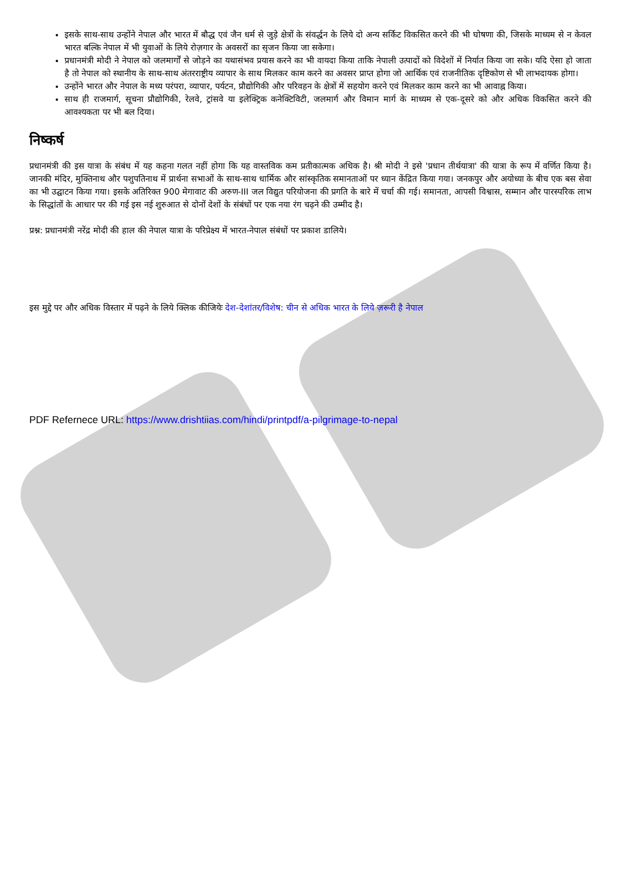इसके साथ-साथ उन्होंने नेपाल और भारत में बौद्ध एवं जैन धर्म से जुड़े क्षेत्रों के संवर्द्धन के लिये दो अन्य सर्किट विकसित करने की भी घोषणा की, जिसके माध्यम से न केवल भारत बल्कि नेपाल में भी युवाओं के लिये रोज़गार के अवसरों का सृजन किया जा सकेगा।
प्रधानमंत्री मोदी ने नेपाल को जलमार्गों से जोड़ने का यथासंभव प्रयास करने का भी वायदा किया ताकि नेपाली उत्पादों को विदेशों में निर्यात किया जा सके। यदि ऐसा हो जाता है तो नेपाल को स्थानीय के साथ-साथ अंतरराष्ट्रीय व्यापार के साथ मिलकर काम करने का अवसर प्राप्त होगा जो आर्थिक एवं राजनीतिक दृष्टिकोण से भी लाभदायक होगा।
उन्होंने भारत और नेपाल के मध्य परंपरा, व्यापार, पर्यटन, प्रौद्योगिकी और परिवहन के क्षेत्रों में सहयोग करने एवं मिलकर काम करने का भी आवाह्न किया।
साथ ही राजमार्ग, सूचना प्रौद्योगिकी, रेलवे, ट्रांसवे या इलेक्ट्रिक कनेक्टिविटी, जलमार्ग और विमान मार्ग के माध्यम से एक-दूसरे को और अधिक विकसित करने की आवश्यकता पर भी बल दिया।
निष्कर्ष
प्रधानमंत्री की इस यात्रा के संबंध में यह कहना गलत नहीं होगा कि यह वास्तविक कम प्रतीकात्मक अधिक है। श्री मोदी ने इसे 'प्रधान तीर्थयात्रा' की यात्रा के रूप में वर्णित किया है। जानकी मंदिर, मुक्तिनाथ और पशुपतिनाथ में प्रार्थना सभाओं के साथ-साथ धार्मिक और सांस्कृतिक समानताओं पर ध्यान केंद्रित किया गया। जनकपुर और अयोध्या के बीच एक बस सेवा का भी उद्घाटन किया गया। इसके अतिरिक्त 900 मेगावाट की अरुण-III जल विद्युत परियोजना की प्रगति के बारे में चर्चा की गई। समानता, आपसी विश्वास, सम्मान और पारस्परिक लाभ के सिद्धांतों के आधार पर की गई इस नई शुरुआत से दोनों देशों के संबंधों पर एक नया रंग चढ़ने की उम्मीद है।
प्रश्न: प्रधानमंत्री नरेंद्र मोदी की हाल की नेपाल यात्रा के परिप्रेक्ष्य में भारत-नेपाल संबंधों पर प्रकाश डालिये।
इस मुद्दे पर और अधिक विस्तार में पढ़ने के लिये क्लिक कीजियेः देश-देशांतर/विशेष: चीन से अधिक भारत के लिये ज़रूरी है नेपाल
PDF Refernece URL: https://www.drishtiias.com/hindi/printpdf/a-pilgrimage-to-nepal